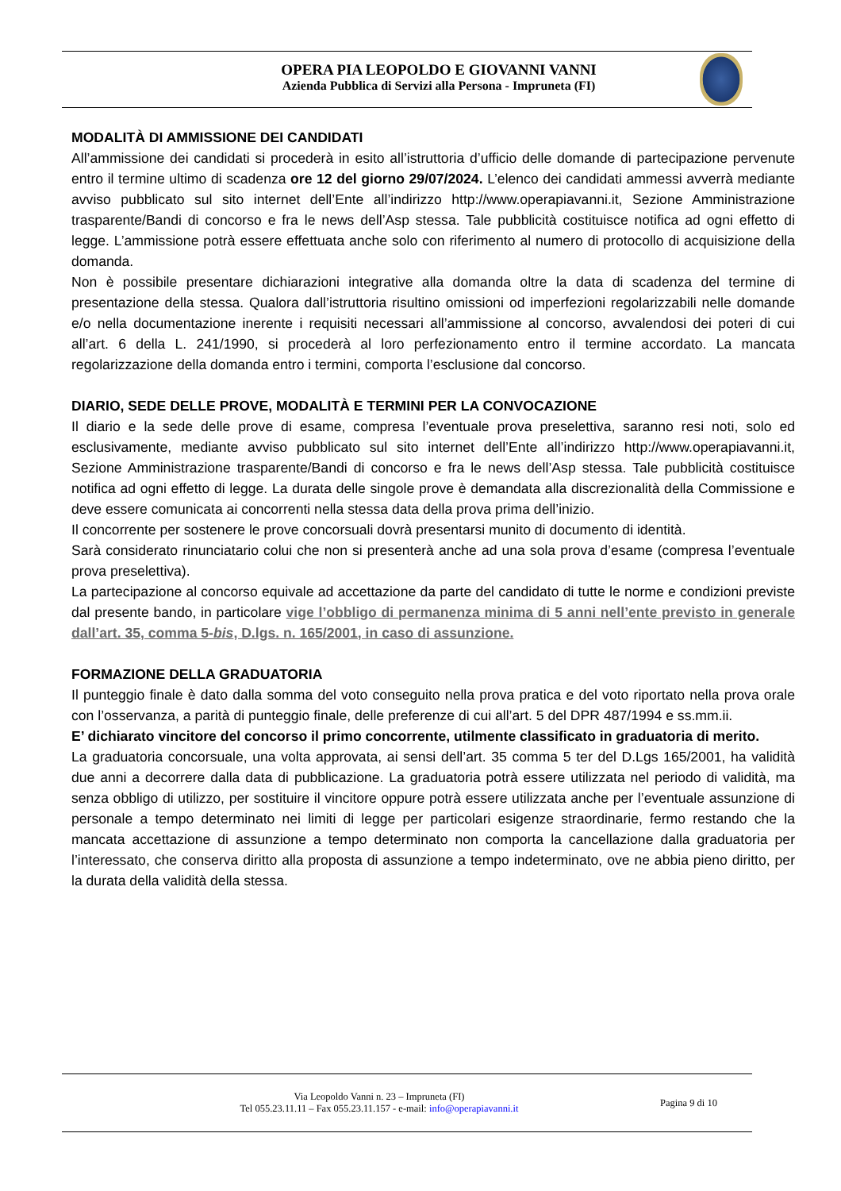OPERA PIA LEOPOLDO E GIOVANNI VANNI
Azienda Pubblica di Servizi alla Persona - Impruneta (FI)
MODALITÀ DI AMMISSIONE DEI CANDIDATI
All’ammissione dei candidati si procederà in esito all’istruttoria d’ufficio delle domande di partecipazione pervenute entro il termine ultimo di scadenza ore 12 del giorno 29/07/2024. L’elenco dei candidati ammessi avverrà mediante avviso pubblicato sul sito internet dell’Ente all’indirizzo http://www.operapiavanni.it, Sezione Amministrazione trasparente/Bandi di concorso e fra le news dell’Asp stessa. Tale pubblicità costituisce notifica ad ogni effetto di legge. L’ammissione potrà essere effettuata anche solo con riferimento al numero di protocollo di acquisizione della domanda.
Non è possibile presentare dichiarazioni integrative alla domanda oltre la data di scadenza del termine di presentazione della stessa. Qualora dall’istruttoria risultino omissioni od imperfezioni regolarizzabili nelle domande e/o nella documentazione inerente i requisiti necessari all’ammissione al concorso, avvalendosi dei poteri di cui all’art. 6 della L. 241/1990, si procederà al loro perfezionamento entro il termine accordato. La mancata regolarizzazione della domanda entro i termini, comporta l’esclusione dal concorso.
DIARIO, SEDE DELLE PROVE, MODALITÀ E TERMINI PER LA CONVOCAZIONE
Il diario e la sede delle prove di esame, compresa l’eventuale prova preselettiva, saranno resi noti, solo ed esclusivamente, mediante avviso pubblicato sul sito internet dell’Ente all’indirizzo http://www.operapiavanni.it, Sezione Amministrazione trasparente/Bandi di concorso e fra le news dell’Asp stessa. Tale pubblicità costituisce notifica ad ogni effetto di legge. La durata delle singole prove è demandata alla discrezionalità della Commissione e deve essere comunicata ai concorrenti nella stessa data della prova prima dell’inizio.
Il concorrente per sostenere le prove concorsuali dovrà presentarsi munito di documento di identità.
Sarà considerato rinunciatario colui che non si presenterà anche ad una sola prova d’esame (compresa l’eventuale prova preselettiva).
La partecipazione al concorso equivale ad accettazione da parte del candidato di tutte le norme e condizioni previste dal presente bando, in particolare vige l’obbligo di permanenza minima di 5 anni nell’ente previsto in generale dall’art. 35, comma 5-bis, D.lgs. n. 165/2001, in caso di assunzione.
FORMAZIONE DELLA GRADUATORIA
Il punteggio finale è dato dalla somma del voto conseguito nella prova pratica e del voto riportato nella prova orale con l’osservanza, a parità di punteggio finale, delle preferenze di cui all’art. 5 del DPR 487/1994 e ss.mm.ii.
E’ dichiarato vincitore del concorso il primo concorrente, utilmente classificato in graduatoria di merito.
La graduatoria concorsuale, una volta approvata, ai sensi dell’art. 35 comma 5 ter del D.Lgs 165/2001, ha validità due anni a decorrere dalla data di pubblicazione. La graduatoria potrà essere utilizzata nel periodo di validità, ma senza obbligo di utilizzo, per sostituire il vincitore oppure potrà essere utilizzata anche per l’eventuale assunzione di personale a tempo determinato nei limiti di legge per particolari esigenze straordinarie, fermo restando che la mancata accettazione di assunzione a tempo determinato non comporta la cancellazione dalla graduatoria per l’interessato, che conserva diritto alla proposta di assunzione a tempo indeterminato, ove ne abbia pieno diritto, per la durata della validità della stessa.
Via Leopoldo Vanni n. 23 – Impruneta (FI)
Tel 055.23.11.11 – Fax 055.23.11.157 - e-mail: info@operapiavanni.it
Pagina 9 di 10